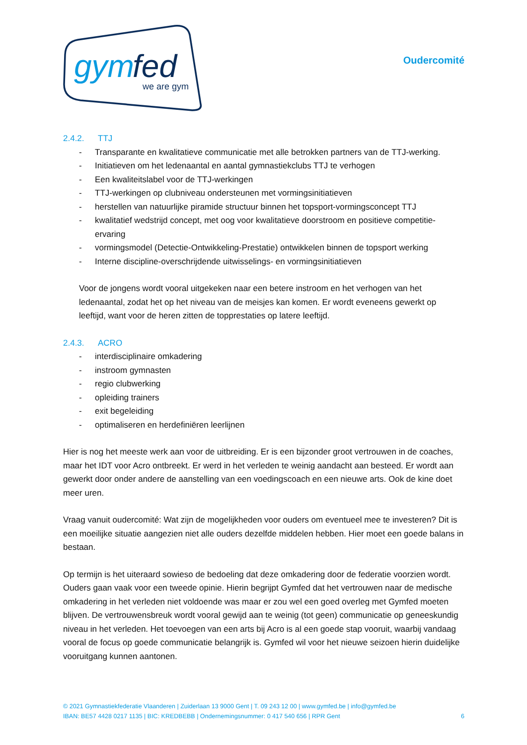gym
fed
we are gym
Oudercomité
2.4.2. TTJ
- Transparante en kwalitatieve communicatie met alle betrokken partners van de TTJ-werking.
- Initiatieven om het ledenaantal en aantal gymnastiekclubs TTJ te verhogen
- Een kwaliteitslabel voor de TTJ-werkingen
- TTJ-werkingen op clubniveau ondersteunen met vormingsinitiatieven
- herstellen van natuurlijke piramide structuur binnen het topsport-vormingsconcept TTJ
- kwalitatief wedstrijd concept, met oog voor kwalitatieve doorstroom en positieve competitie-ervaring
- vormingsmodel (Detectie-Ontwikkeling-Prestatie) ontwikkelen binnen de topsport werking
- Interne discipline-overschrijdende uitwisselings- en vormingsinitiatieven
Voor de jongens wordt vooral uitgekeken naar een betere instroom en het verhogen van het ledenaantal, zodat het op het niveau van de meisjes kan komen. Er wordt eveneens gewerkt op leeftijd, want voor de heren zitten de topprestaties op latere leeftijd.
2.4.3. ACRO
- interdisciplinaire omkadering
- instroom gymnasten
- regio clubwerking
- opleiding trainers
- exit begeleiding
- optimaliseren en herdefiniëren leerlijnen
Hier is nog het meeste werk aan voor de uitbreiding. Er is een bijzonder groot vertrouwen in de coaches, maar het IDT voor Acro ontbreekt. Er werd in het verleden te weinig aandacht aan besteed. Er wordt aan gewerkt door onder andere de aanstelling van een voedingscoach en een nieuwe arts. Ook de kine doet meer uren.
Vraag vanuit oudercomité: Wat zijn de mogelijkheden voor ouders om eventueel mee te investeren? Dit is een moeilijke situatie aangezien niet alle ouders dezelfde middelen hebben. Hier moet een goede balans in bestaan.
Op termijn is het uiteraard sowieso de bedoeling dat deze omkadering door de federatie voorzien wordt. Ouders gaan vaak voor een tweede opinie. Hierin begrijpt Gymfed dat het vertrouwen naar de medische omkadering in het verleden niet voldoende was maar er zou wel een goed overleg met Gymfed moeten blijven. De vertrouwensbreuk wordt vooral gewijd aan te weinig (tot geen) communicatie op geneeskundig niveau in het verleden. Het toevoegen van een arts bij Acro is al een goede stap vooruit, waarbij vandaag vooral de focus op goede communicatie belangrijk is. Gymfed wil voor het nieuwe seizoen hierin duidelijke vooruitgang kunnen aantonen.
© 2021 Gymnastiekfederatie Vlaanderen | Zuiderlaan 13 9000 Gent | T. 09 243 12 00 | www.gymfed.be | info@gymfed.be
IBAN: BE57 4428 0217 1135 | BIC: KREDBEBB | Ondernemingsnummer: 0 417 540 656 | RPR Gent 6